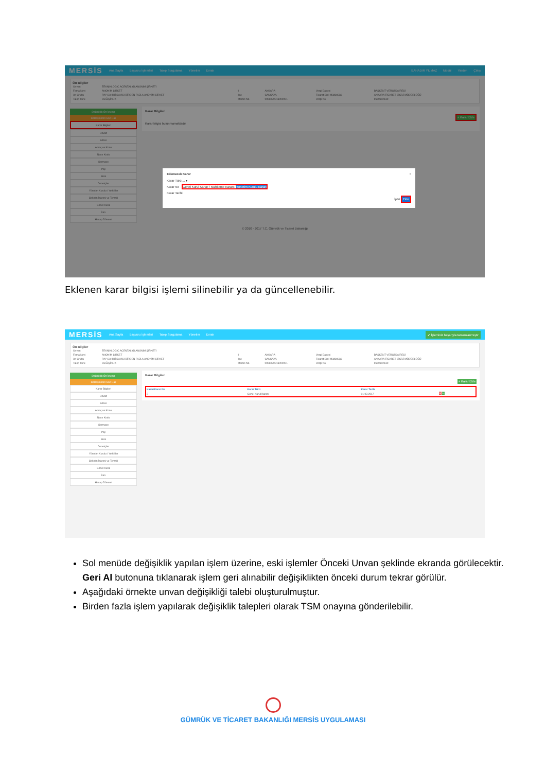MERSİS Ana Sayfa Başvuru İşlemleri Talep Sorgulama Yönetim Evrak BAHADIR YILMAZ Modül Yardım Çıkış
Ön Bilgiler
| Unvan | TEKNİKLOGİC ACENTALIĞI ANONİM ŞİRKETİ | | | | |
| Firma Nevi | ANONİM ŞİRKET | İl | ANKARA | Vergi Dairesi | BAŞKENT VERGİ DAİRESİ |
| Alt Grubu | PAY SAHİBİ SAYISI BİRDEN FAZLA ANONİM ŞİRKET | İlçe | ÇANKAYA | Ticaret Sicil Müdürlüğü | ANKARA TİCARET SİCİLİ MÜDÜRLÜĞÜ |
| Talep Türü | DEĞİŞİKLİK | Mersis No | 0966030213000001 | Vergi No | 9660302130 |
Değişiklik Ön İzleme
Sözleşmenin Son Hali
Karar Bilgileri
Unvan
Adres
Amaç ve Konu
Nace Kodu
Sermaye
Pay
Süre
Denetçiler
Yönetim Kurulu / Yetkililer
Şirketin İdaresi ve Temsili
Genel Kurul
İlan
Hesap Dönemi
Karar Bilgileri
+ Karar Ekle
Karar bilgisi bulunmamaktadır
© 2010 - 2017 T.C. Gümrük ve Ticaret Bakanlığı
Eklenecek Karar ×
Karar Türü ... ▾
Karar No Genel Kurul Kararı / Mahkeme Kararı / Yönetim Kurulu Kararı
Karar Tarihi
İptal Ekle
Eklenen karar bilgisi işlemi silinebilir ya da güncellenebilir.
MERSİS Ana Sayfa Başvuru İşlemleri Talep Sorgulama Yönetim Evrak ✔ İşleminiz başarıyla tamamlanmıştır
Ön Bilgiler
| Unvan | TEKNİKLOGİC ACENTALIĞI ANONİM ŞİRKETİ | | | | |
| Firma Nevi | ANONİM ŞİRKET | İl | ANKARA | Vergi Dairesi | BAŞKENT VERGİ DAİRESİ |
| Alt Grubu | PAY SAHİBİ SAYISI BİRDEN FAZLA ANONİM ŞİRKET | İlçe | ÇANKAYA | Ticaret Sicil Müdürlüğü | ANKARA TİCARET SİCİLİ MÜDÜRLÜĞÜ |
| Talep Türü | DEĞİŞİKLİK | Mersis No | 0966030213000001 | Vergi No | 9660302130 |
Değişiklik Ön İzleme
Sözleşmenin Son Hali
Karar Bilgileri
Unvan
Adres
Amaç ve Konu
Nace Kodu
Sermaye
Pay
Süre
Denetçiler
Yönetim Kurulu / Yetkililer
Şirketin İdaresi ve Temsili
Genel Kurul
İlan
Hesap Dönemi
Karar Bilgileri
+ Karar Ekle
| Karar/Karar No | Karar Türü | Karar Tarihi | |
| --- | --- | --- | --- |
| 2 | Genel Kurul Kararı | 01.02.2017 | 🗑 ✎ |
Sol menüde değişiklik yapılan işlem üzerine, eski işlemler Önceki Unvan şeklinde ekranda görülecektir. Geri Al butonuna tıklanarak işlem geri alınabilir değişiklikten önceki durum tekrar görülür.
Aşağıdaki örnekte unvan değişikliği talebi oluşturulmuştur.
Birden fazla işlem yapılarak değişiklik talepleri olarak TSM onayına gönderilebilir.
GÜMRÜK VE TİCARET BAKANLIĞI MERSİS UYGULAMASI